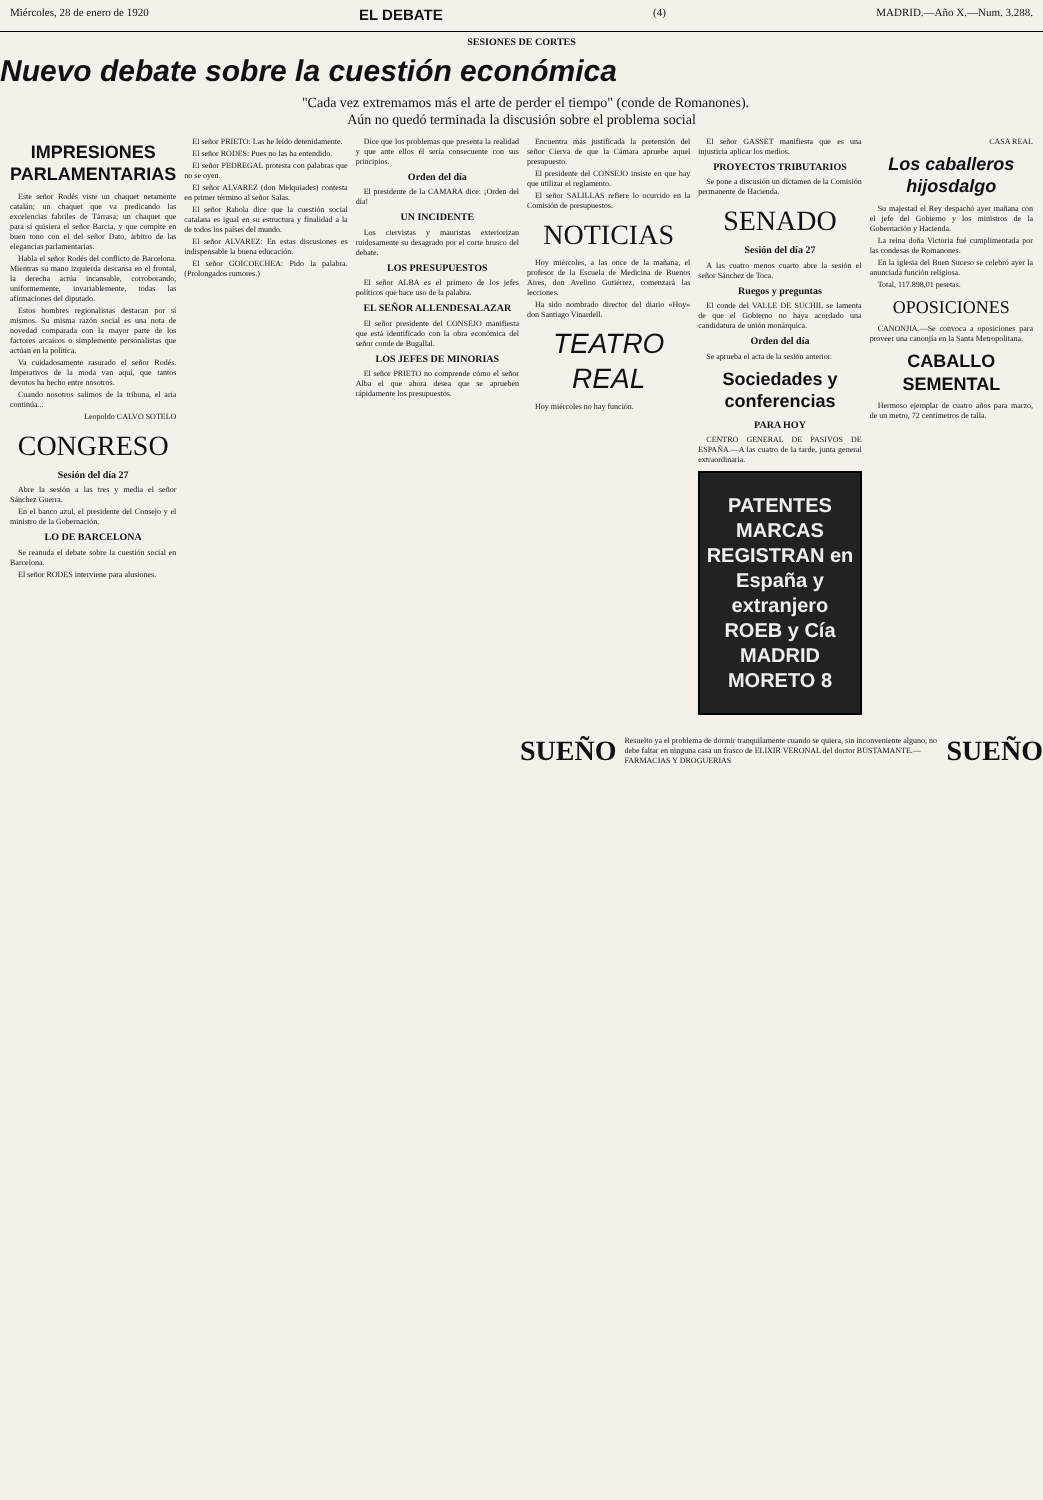Miércoles, 28 de enero de 1920 EL DEBATE (4) MADRID.—Año X.—Num. 3.288.
SESIONES DE CORTES
Nuevo debate sobre la cuestión económica
"Cada vez extremamos más el arte de perder el tiempo" (conde de Romanones).
Aún no quedó terminada la discusión sobre el problema social
IMPRESIONES PARLAMENTARIAS
Este señor Rodés viste un chaquet netamente catalán; un chaquet que va predicando las excelencias fabriles de Tárrasa; un chaquet que para sí quisiera el señor Barcia, y que compite en buen tono con el del señor Dato, árbitro de las elegancias parlamentarias.
Habla el señor Rodés del conflicto de Barcelona. Mientras su mano izquierda descansa en el frontal, la derecha actúa incansable, corroborando, uniformemente, invariablemente, todas las afirmaciones del diputado.
Estos hombres regionalistas destacan por sí mismos. Su misma razón social es una nota de novedad comparada con la mayor parte de los factores arcaicos o simplemente personalistas que actúan en la política.
Va cuidadosamente rasurado el señor Rodés. Imperativos de la moda van aquí, que tantos devotos ha hecho entre nosotros.
Cuando nosotros salimos de la tribuna, el aria continúa...
Leopoldo CALVO SOTELO
CONGRESO
Sesión del día 27
Abre la sesión a las tres y media el señor Sánchez Guerra.
En el banco azul, el presidente del Consejo y el ministro de la Gobernación.
LO DE BARCELONA
Se reanuda el debate sobre la cuestión social en Barcelona.
El señor RODES interviene para alusiones.
El señor PRIETO: Las he leído detenidamente.
El señor RODES: Pues no las ha entendido.
El señor PEDREGAL protesta con palabras que no se oyen.
El señor ALVAREZ (don Melquiades) contesta en primer término al señor Salas.
El señor Rabola dice que la cuestión social catalana es igual en su estructura y finalidad a la de todos los países del mundo.
El señor ALVAREZ: En estas discusiones es indispensable la buena educación.
El señor GOICOECHEA: Pido la palabra. (Prolongados rumores.)
Dice que los problemas que presenta la realidad y que ante ellos él sería consecuente con sus principios.
Orden del día
El presidente de la CAMARA dice: ¡Orden del día!
UN INCIDENTE
Los ciervistas y mauristas exteriorizan ruidosamente su desagrado por el corte brusco del debate.
LOS PRESUPUESTOS
El señor ALBA es el primero de los jefes políticos que hace uso de la palabra.
EL SEÑOR ALLENDESALAZAR
El señor presidente del CONSEJO manifiesta que está identificado con la obra económica del señor conde de Bugallal.
LOS JEFES DE MINORIAS
El señor PRIETO no comprende cómo el señor Alba el que ahora desea que se aprueben rápidamente los presupuestos.
Encuentra más justificada la pretensión del señor Cierva de que la Cámara apruebe aquel presupuesto.
El presidente del CONSEJO insiste en que hay que utilizar el reglamento.
El señor SALILLAS refiere lo ocurrido en la Comisión de presupuestos.
NOTICIAS
Hoy miércoles, a las once de la mañana, el profesor de la Escuela de Medicina de Buenos Aires, don Avelino Gutiérrez, comenzará las lecciones.
Ha sido nombrado director del diario «Hoy» don Santiago Vinardell.
TEATRO REAL
Hoy miércoles no hay función.
El señor GASSET manifiesta que es una injusticia aplicar los medios.
PROYECTOS TRIBUTARIOS
Se pone a discusión un dictamen de la Comisión permanente de Hacienda.
SENADO
Sesión del día 27
A las cuatro menos cuarto abre la sesión el señor Sánchez de Toca.
Ruegos y preguntas
El conde del VALLE DE SUCHIL se lamenta de que el Gobierno no haya acordado una candidatura de unión monárquica.
Orden del día
Se aprueba el acta de la sesión anterior.
Sociedades y conferencias
PARA HOY
CENTRO GENERAL DE PASIVOS DE ESPAÑA.—A las cuatro de la tarde, junta general extraordinaria.
PATENTES MARCAS REGISTRAN en España y extranjero ROEB y Cía MADRID MORETO 8
CASA REAL
Los caballeros hijosdalgo
Su majestad el Rey despachó ayer mañana con el jefe del Gobierno y los ministros de la Gobernación y Hacienda.
La reina doña Victoria fué cumplimentada por las condesas de Romanones.
En la iglesia del Buen Suceso se celebró ayer la anunciada función religiosa.
Total, 117.898,01 pesetas.
OPOSICIONES
CANONJIA.—Se convoca a oposiciones para proveer una canonjía en la Santa Metropolitana.
CABALLO SEMENTAL
Hermoso ejemplar de cuatro años para marzo, de un metro, 72 centímetros de talla.
SUEÑO Resuelto ya el problema de dormir tranquilamente cuando se quiera, sin inconveniente alguno, no debe faltar en ninguna casa un frasco de ELIXIR VERONAL del doctor BUSTAMANTE.—FARMACIAS Y DROGUERIAS SUEÑO